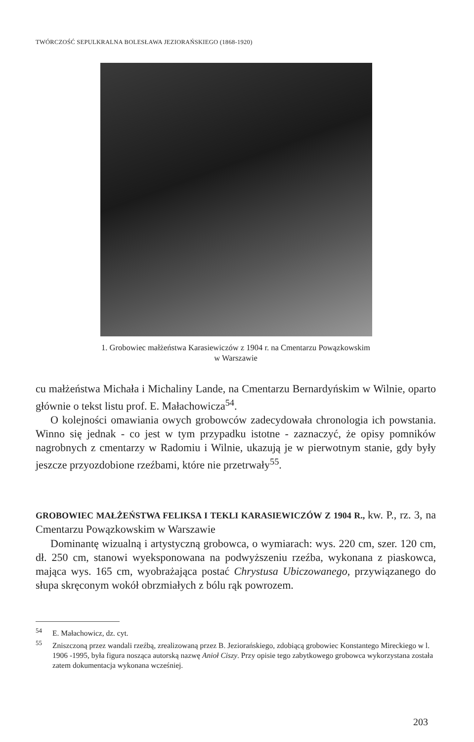TWÓRCZOŚĆ SEPULKRALNA BOLESŁAWA JEZIORAŃSKIEGO (1868-1920)
1. Grobowiec małżeństwa Karasiewiczów z 1904 r. na Cmentarzu Powązkowskim
w Warszawie
cu małżeństwa Michała i Michaliny Lande, na Cmentarzu Bernardyńskim w Wilnie, oparto głównie o tekst listu prof. E. Małachowicza<sup>54</sup>.
O kolejności omawiania owych grobowców zadecydowała chronologia ich powstania. Winno się jednak - co jest w tym przypadku istotne - zaznaczyć, że opisy pomników nagrobnych z cmentarzy w Radomiu i Wilnie, ukazują je w pierwotnym stanie, gdy były jeszcze przyozdobione rzeźbami, które nie przetrwały<sup>55</sup>.
GROBOWIEC MAŁŻEŃSTWA FELIKSA I TEKLI KARASIEWICZÓW Z 1904 R., kw. P., rz. 3, na Cmentarzu Powązkowskim w Warszawie
Dominantę wizualną i artystyczną grobowca, o wymiarach: wys. 220 cm, szer. 120 cm, dł. 250 cm, stanowi wyeksponowana na podwyższeniu rzeźba, wykonana z piaskowca, mająca wys. 165 cm, wyobrażająca postać Chrystusa Ubiczowanego, przywiązanego do słupa skręconym wokół obrzmiałych z bólu rąk powrozem.
<sup>54</sup> E. Małachowicz, dz. cyt.
<sup>55</sup> Zniszczoną przez wandali rzeźbą, zrealizowaną przez B. Jeziorańskiego, zdobiącą grobowiec Konstantego Mireckiego w l. 1906 -1995, była figura nosząca autorską nazwę Anioł Ciszy. Przy opisie tego zabytkowego grobowca wykorzystana została zatem dokumentacja wykonana wcześniej.
203